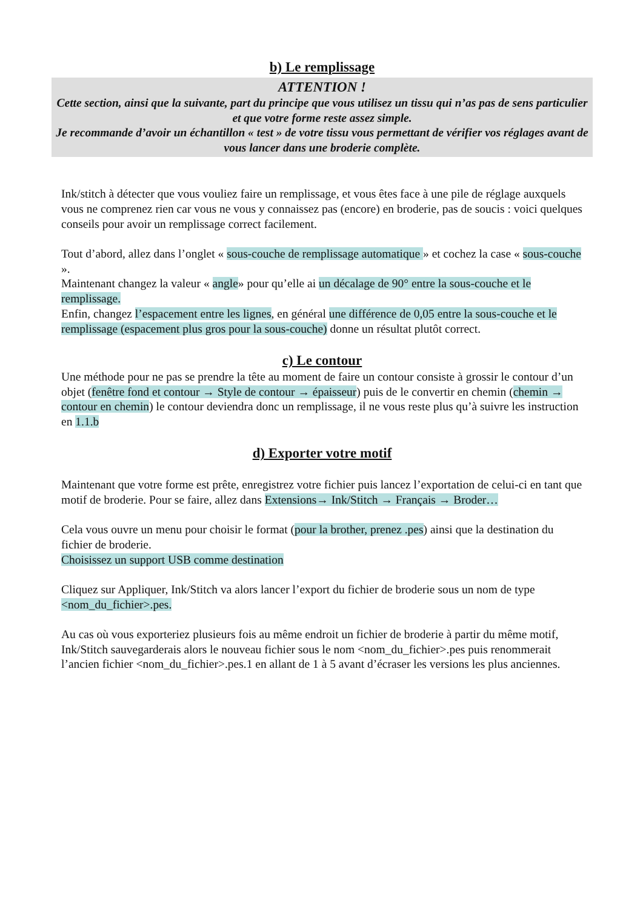b) Le remplissage
ATTENTION !
Cette section, ainsi que la suivante, part du principe que vous utilisez un tissu qui n’as pas de sens particulier et que votre forme reste assez simple.
Je recommande d’avoir un échantillon « test » de votre tissu vous permettant de vérifier vos réglages avant de vous lancer dans une broderie complète.
Ink/stitch à détecter que vous vouliez faire un remplissage, et vous êtes face à une pile de réglage auxquels vous ne comprenez rien car vous ne vous y connaissez pas (encore) en broderie, pas de soucis : voici quelques conseils pour avoir un remplissage correct facilement.
Tout d’abord, allez dans l’onglet « sous-couche de remplissage automatique » et cochez la case « sous-couche ».
Maintenant changez la valeur « angle» pour qu’elle ai un décalage de 90° entre la sous-couche et le remplissage.
Enfin, changez l’espacement entre les lignes, en général une différence de 0,05 entre la sous-couche et le remplissage (espacement plus gros pour la sous-couche) donne un résultat plutôt correct.
c) Le contour
Une méthode pour ne pas se prendre la tête au moment de faire un contour consiste à grossir le contour d’un objet (fenêtre fond et contour → Style de contour → épaisseur) puis de le convertir en chemin (chemin → contour en chemin) le contour deviendra donc un remplissage, il ne vous reste plus qu’à suivre les instruction en 1.1.b
d) Exporter votre motif
Maintenant que votre forme est prête, enregistrez votre fichier puis lancez l’exportation de celui-ci en tant que motif de broderie. Pour se faire, allez dans Extensions→ Ink/Stitch → Français → Broder…
Cela vous ouvre un menu pour choisir le format (pour la brother, prenez .pes) ainsi que la destination du fichier de broderie.
Choisissez un support USB comme destination
Cliquez sur Appliquer, Ink/Stitch va alors lancer l’export du fichier de broderie sous un nom de type <nom_du_fichier>.pes.
Au cas où vous exporteriez plusieurs fois au même endroit un fichier de broderie à partir du même motif, Ink/Stitch sauvegarderais alors le nouveau fichier sous le nom <nom_du_fichier>.pes puis renommerait l’ancien fichier <nom_du_fichier>.pes.1 en allant de 1 à 5 avant d’écraser les versions les plus anciennes.